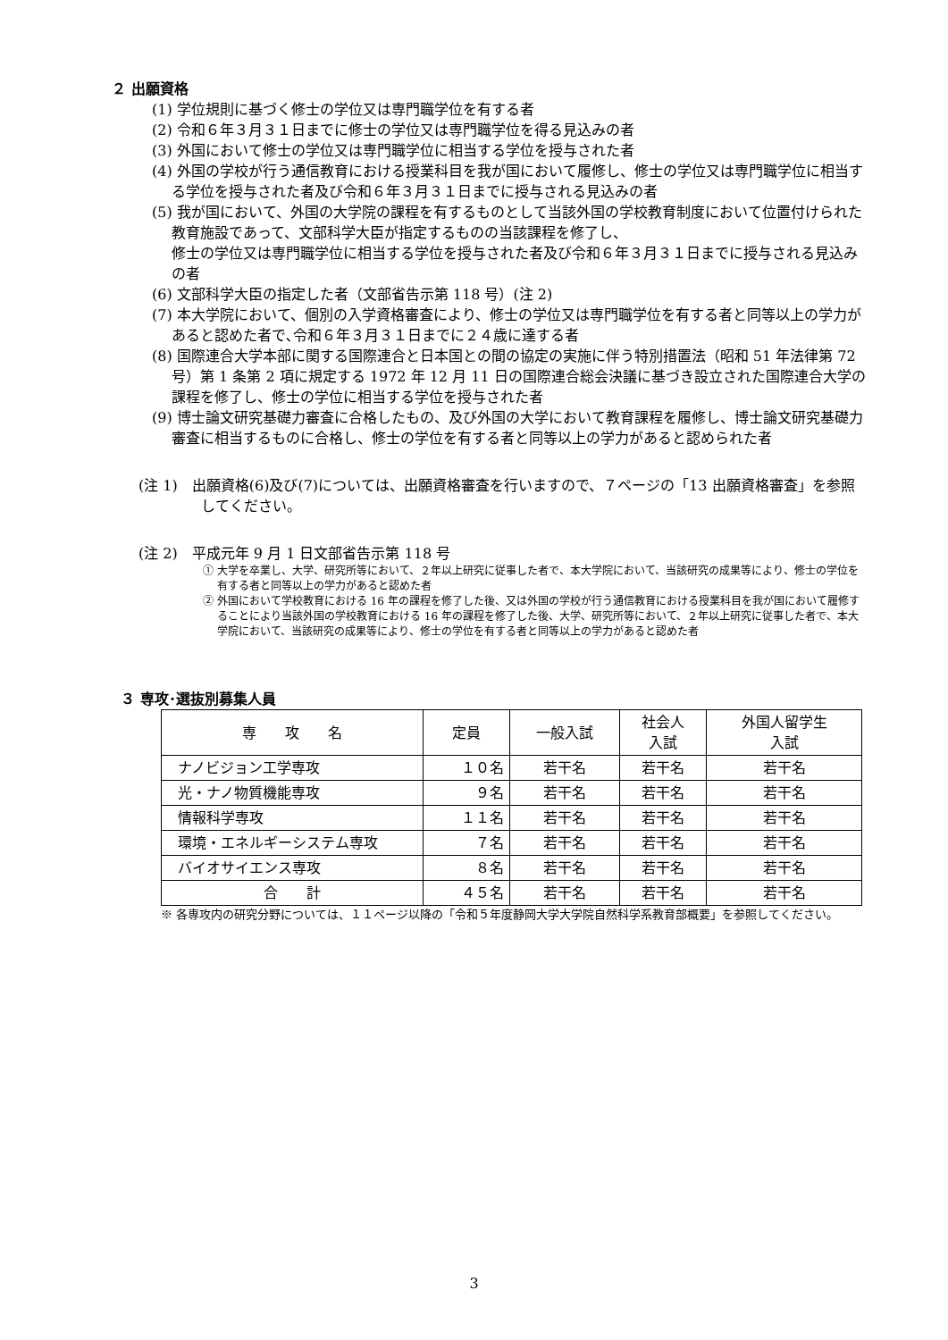２ 出願資格
(1) 学位規則に基づく修士の学位又は専門職学位を有する者
(2) 令和６年３月３１日までに修士の学位又は専門職学位を得る見込みの者
(3) 外国において修士の学位又は専門職学位に相当する学位を授与された者
(4) 外国の学校が行う通信教育における授業科目を我が国において履修し、修士の学位又は専門職学位に相当する学位を授与された者及び令和６年３月３１日までに授与される見込みの者
(5) 我が国において、外国の大学院の課程を有するものとして当該外国の学校教育制度において位置付けられた教育施設であって、文部科学大臣が指定するものの当該課程を修了し、
修士の学位又は専門職学位に相当する学位を授与された者及び令和６年３月３１日までに授与される見込みの者
(6) 文部科学大臣の指定した者（文部省告示第 118 号）(注 2)
(7) 本大学院において、個別の入学資格審査により、修士の学位又は専門職学位を有する者と同等以上の学力があると認めた者で､令和６年３月３１日までに２４歳に達する者
(8) 国際連合大学本部に関する国際連合と日本国との間の協定の実施に伴う特別措置法（昭和 51 年法律第 72 号）第 1 条第 2 項に規定する 1972 年 12 月 11 日の国際連合総会決議に基づき設立された国際連合大学の課程を修了し、修士の学位に相当する学位を授与された者
(9) 博士論文研究基礎力審査に合格したもの、及び外国の大学において教育課程を履修し、博士論文研究基礎力審査に相当するものに合格し、修士の学位を有する者と同等以上の学力があると認められた者
(注 1)　出願資格(6)及び(7)については、出願資格審査を行いますので、７ページの「13 出願資格審査」を参照してください。
(注 2)　平成元年 9 月 1 日文部省告示第 118 号
① 大学を卒業し、大学、研究所等において、２年以上研究に従事した者で、本大学院において、当該研究の成果等により、修士の学位を有する者と同等以上の学力があると認めた者
② 外国において学校教育における 16 年の課程を修了した後、又は外国の学校が行う通信教育における授業科目を我が国において履修することにより当該外国の学校教育における 16 年の課程を修了した後、大学、研究所等において、２年以上研究に従事した者で、本大学院において、当該研究の成果等により、修士の学位を有する者と同等以上の学力があると認めた者
３ 専攻･選抜別募集人員
| 専 攻 名 | 定員 | 一般入試 | 社会人 入試 | 外国人留学生 入試 |
| --- | --- | --- | --- | --- |
| ナノビジョン工学専攻 | １０名 | 若干名 | 若干名 | 若干名 |
| 光・ナノ物質機能専攻 | ９名 | 若干名 | 若干名 | 若干名 |
| 情報科学専攻 | １１名 | 若干名 | 若干名 | 若干名 |
| 環境・エネルギーシステム専攻 | ７名 | 若干名 | 若干名 | 若干名 |
| バイオサイエンス専攻 | ８名 | 若干名 | 若干名 | 若干名 |
| 合 計 | ４５名 | 若干名 | 若干名 | 若干名 |
※ 各専攻内の研究分野については、１１ページ以降の「令和５年度静岡大学大学院自然科学系教育部概要」を参照してください。
3